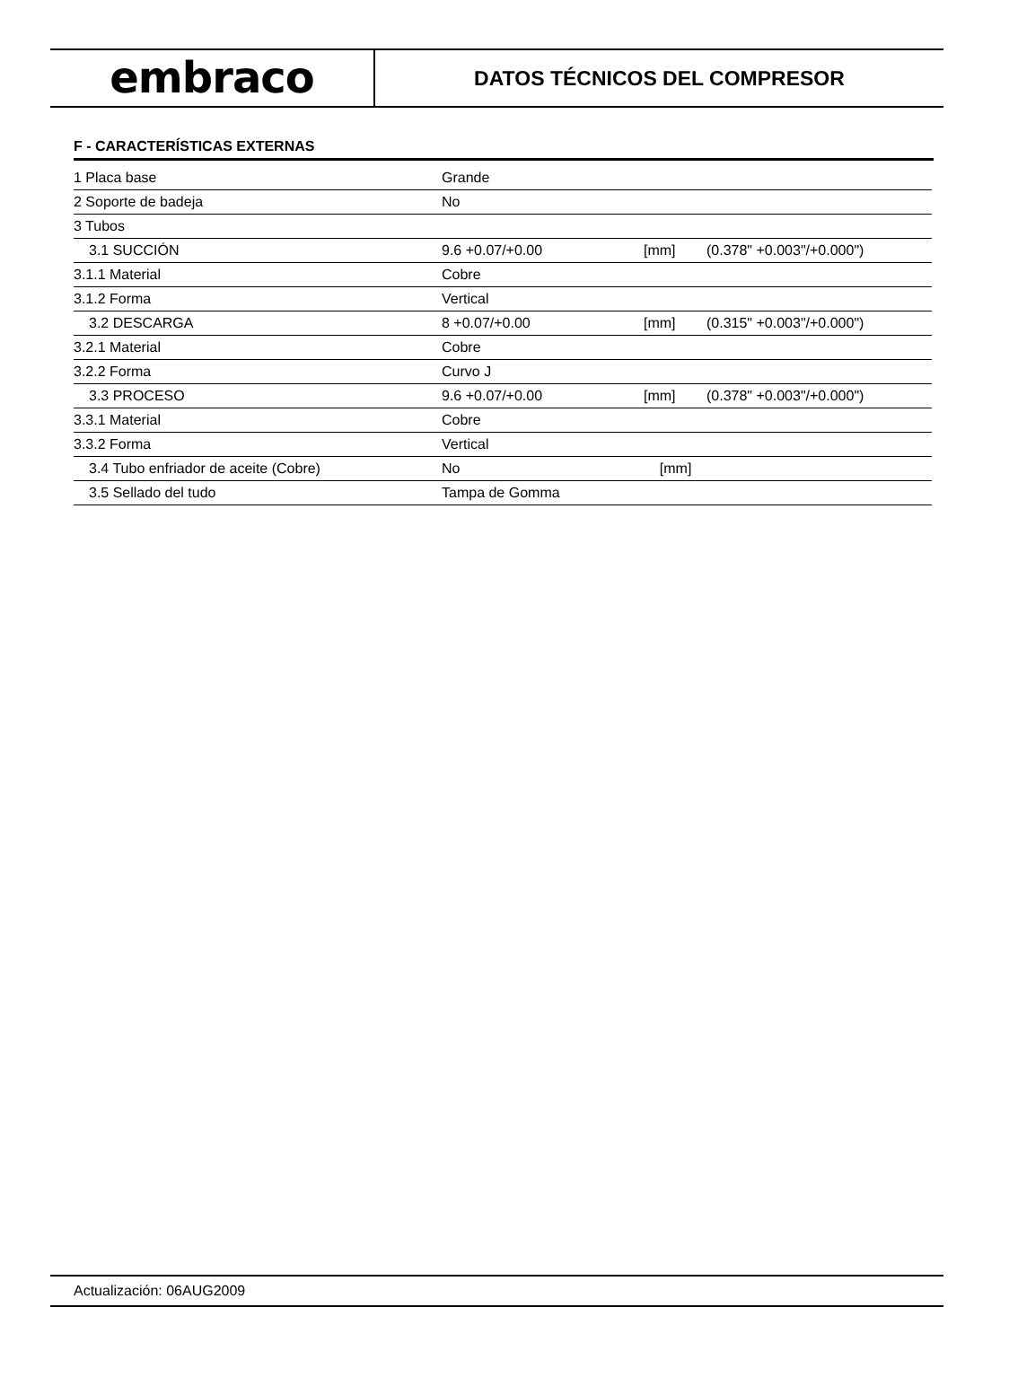embraco
DATOS TÉCNICOS DEL COMPRESOR
F - CARACTERÍSTICAS EXTERNAS
| 1 Placa base | Grande | | |
| 2 Soporte de badeja | No | | |
| 3 Tubos | | | |
| 3.1 SUCCIÓN | 9.6 +0.07/+0.00 | [mm] | (0.378" +0.003"/+0.000") |
| 3.1.1 Material | Cobre | | |
| 3.1.2 Forma | Vertical | | |
| 3.2 DESCARGA | 8 +0.07/+0.00 | [mm] | (0.315" +0.003"/+0.000") |
| 3.2.1 Material | Cobre | | |
| 3.2.2 Forma | Curvo J | | |
| 3.3 PROCESO | 9.6 +0.07/+0.00 | [mm] | (0.378" +0.003"/+0.000") |
| 3.3.1 Material | Cobre | | |
| 3.3.2 Forma | Vertical | | |
| 3.4 Tubo enfriador de aceite (Cobre) | No | [mm] | |
| 3.5 Sellado del tudo | Tampa de Gomma | | |
Actualización: 06AUG2009